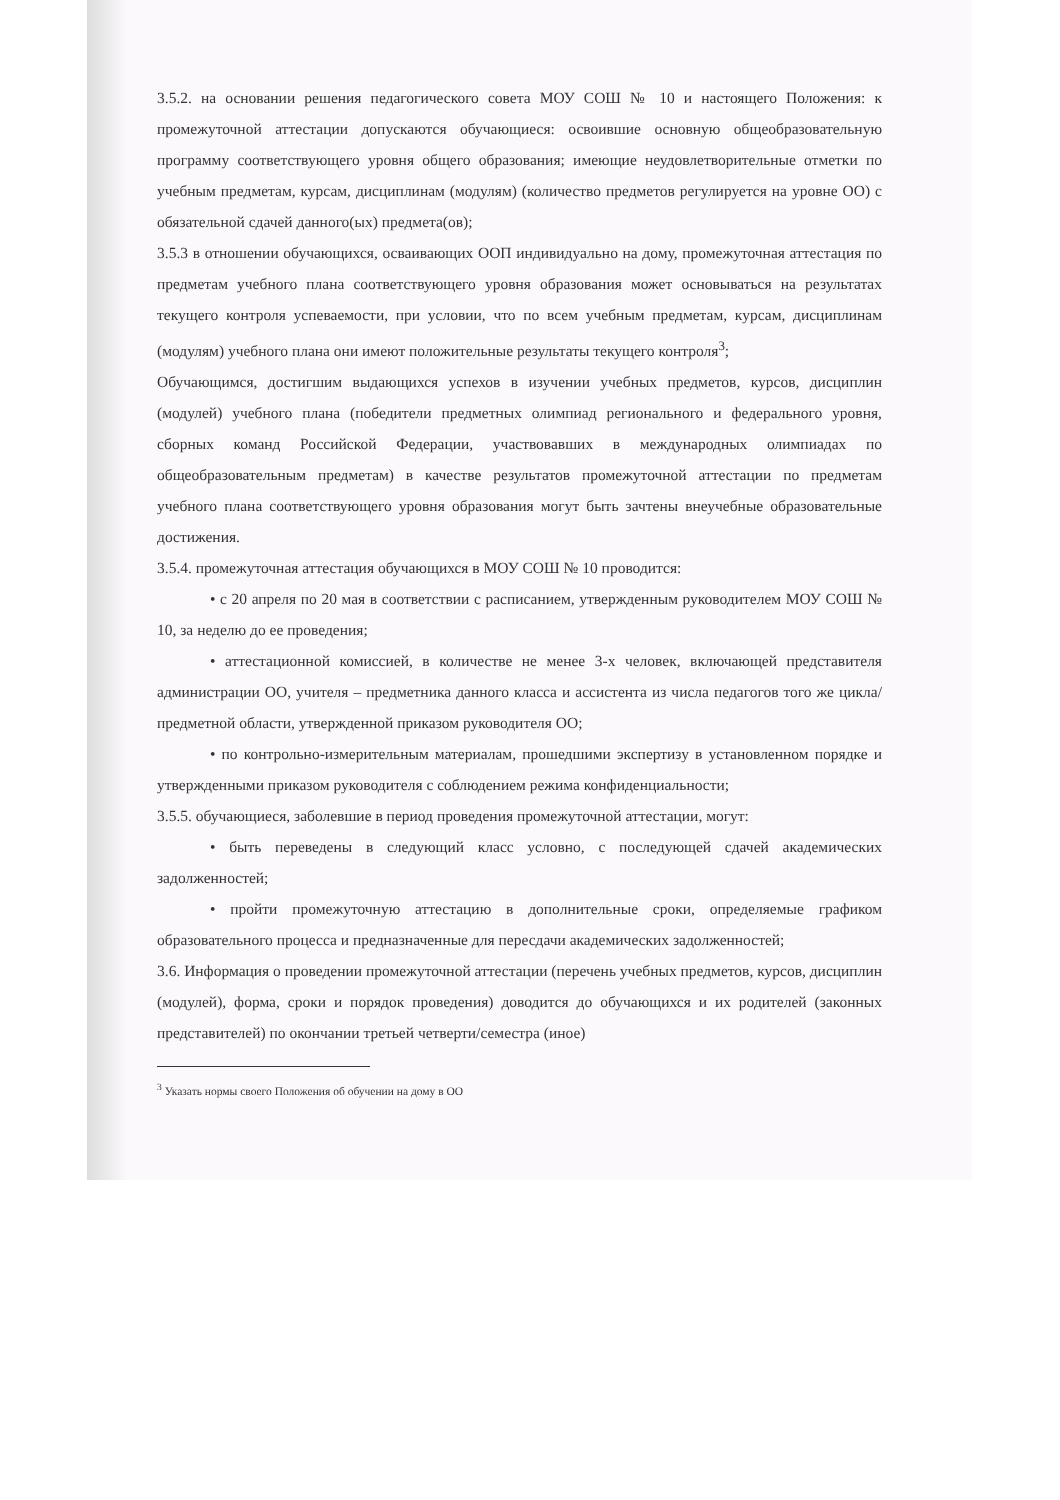3.5.2. на основании решения педагогического совета МОУ СОШ № 10 и настоящего Положения: к промежуточной аттестации допускаются обучающиеся: освоившие основную общеобразовательную программу соответствующего уровня общего образования; имеющие неудовлетворительные отметки по учебным предметам, курсам, дисциплинам (модулям) (количество предметов регулируется на уровне ОО) с обязательной сдачей данного(ых) предмета(ов);
3.5.3 в отношении обучающихся, осваивающих ООП индивидуально на дому, промежуточная аттестация по предметам учебного плана соответствующего уровня образования может основываться на результатах текущего контроля успеваемости, при условии, что по всем учебным предметам, курсам, дисциплинам (модулям) учебного плана они имеют положительные результаты текущего контроля<sup>3</sup>;
Обучающимся, достигшим выдающихся успехов в изучении учебных предметов, курсов, дисциплин (модулей) учебного плана (победители предметных олимпиад регионального и федерального уровня, сборных команд Российской Федерации, участвовавших в международных олимпиадах по общеобразовательным предметам) в качестве результатов промежуточной аттестации по предметам учебного плана соответствующего уровня образования могут быть зачтены внеучебные образовательные достижения.
3.5.4. промежуточная аттестация обучающихся в МОУ СОШ № 10 проводится:
• с 20 апреля по 20 мая в соответствии с расписанием, утвержденным руководителем МОУ СОШ № 10, за неделю до ее проведения;
• аттестационной комиссией, в количестве не менее 3-х человек, включающей представителя администрации ОО, учителя – предметника данного класса и ассистента из числа педагогов того же цикла/предметной области, утвержденной приказом руководителя ОО;
• по контрольно-измерительным материалам, прошедшими экспертизу в установленном порядке и утвержденными приказом руководителя с соблюдением режима конфиденциальности;
3.5.5. обучающиеся, заболевшие в период проведения промежуточной аттестации, могут:
• быть переведены в следующий класс условно, с последующей сдачей академических задолженностей;
• пройти промежуточную аттестацию в дополнительные сроки, определяемые графиком образовательного процесса и предназначенные для пересдачи академических задолженностей;
3.6. Информация о проведении промежуточной аттестации (перечень учебных предметов, курсов, дисциплин (модулей), форма, сроки и порядок проведения) доводится до обучающихся и их родителей (законных представителей) по окончании третьей четверти/семестра (иное)
<sup>3</sup> Указать нормы своего Положения об обучении на дому в ОО